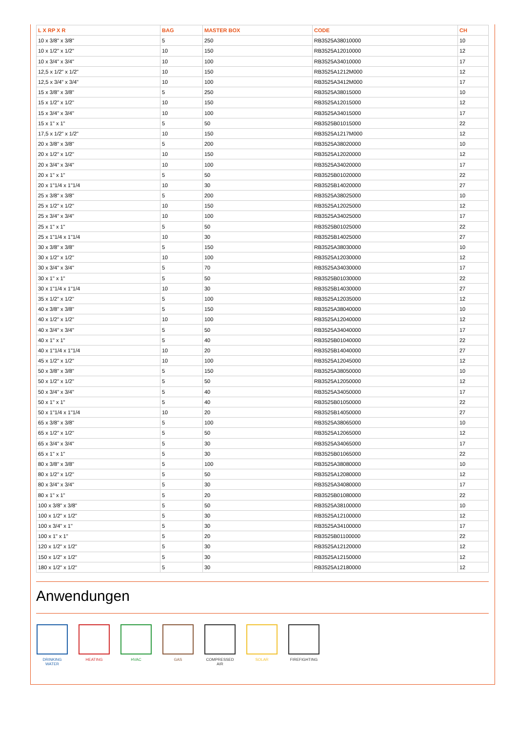| L X RP X R | BAG | MASTER BOX | CODE | CH |
| --- | --- | --- | --- | --- |
| 10 x 3/8" x 3/8" | 5 | 250 | RB3525A38010000 | 10 |
| 10 x 1/2" x 1/2" | 10 | 150 | RB3525A12010000 | 12 |
| 10 x 3/4" x 3/4" | 10 | 100 | RB3525A34010000 | 17 |
| 12,5 x 1/2" x 1/2" | 10 | 150 | RB3525A1212M000 | 12 |
| 12,5 x 3/4" x 3/4" | 10 | 100 | RB3525A3412M000 | 17 |
| 15 x 3/8" x 3/8" | 5 | 250 | RB3525A38015000 | 10 |
| 15 x 1/2" x 1/2" | 10 | 150 | RB3525A12015000 | 12 |
| 15 x 3/4" x 3/4" | 10 | 100 | RB3525A34015000 | 17 |
| 15 x 1" x 1" | 5 | 50 | RB3525B01015000 | 22 |
| 17,5 x 1/2" x 1/2" | 10 | 150 | RB3525A1217M000 | 12 |
| 20 x 3/8" x 3/8" | 5 | 200 | RB3525A38020000 | 10 |
| 20 x 1/2" x 1/2" | 10 | 150 | RB3525A12020000 | 12 |
| 20 x 3/4" x 3/4" | 10 | 100 | RB3525A34020000 | 17 |
| 20 x 1" x 1" | 5 | 50 | RB3525B01020000 | 22 |
| 20 x 1"1/4 x 1"1/4 | 10 | 30 | RB3525B14020000 | 27 |
| 25 x 3/8" x 3/8" | 5 | 200 | RB3525A38025000 | 10 |
| 25 x 1/2" x 1/2" | 10 | 150 | RB3525A12025000 | 12 |
| 25 x 3/4" x 3/4" | 10 | 100 | RB3525A34025000 | 17 |
| 25 x 1" x 1" | 5 | 50 | RB3525B01025000 | 22 |
| 25 x 1"1/4 x 1"1/4 | 10 | 30 | RB3525B14025000 | 27 |
| 30 x 3/8" x 3/8" | 5 | 150 | RB3525A38030000 | 10 |
| 30 x 1/2" x 1/2" | 10 | 100 | RB3525A12030000 | 12 |
| 30 x 3/4" x 3/4" | 5 | 70 | RB3525A34030000 | 17 |
| 30 x 1" x 1" | 5 | 50 | RB3525B01030000 | 22 |
| 30 x 1"1/4 x 1"1/4 | 10 | 30 | RB3525B14030000 | 27 |
| 35 x 1/2" x 1/2" | 5 | 100 | RB3525A12035000 | 12 |
| 40 x 3/8" x 3/8" | 5 | 150 | RB3525A38040000 | 10 |
| 40 x 1/2" x 1/2" | 10 | 100 | RB3525A12040000 | 12 |
| 40 x 3/4" x 3/4" | 5 | 50 | RB3525A34040000 | 17 |
| 40 x 1" x 1" | 5 | 40 | RB3525B01040000 | 22 |
| 40 x 1"1/4 x 1"1/4 | 10 | 20 | RB3525B14040000 | 27 |
| 45 x 1/2" x 1/2" | 10 | 100 | RB3525A12045000 | 12 |
| 50 x 3/8" x 3/8" | 5 | 150 | RB3525A38050000 | 10 |
| 50 x 1/2" x 1/2" | 5 | 50 | RB3525A12050000 | 12 |
| 50 x 3/4" x 3/4" | 5 | 40 | RB3525A34050000 | 17 |
| 50 x 1" x 1" | 5 | 40 | RB3525B01050000 | 22 |
| 50 x 1"1/4 x 1"1/4 | 10 | 20 | RB3525B14050000 | 27 |
| 65 x 3/8" x 3/8" | 5 | 100 | RB3525A38065000 | 10 |
| 65 x 1/2" x 1/2" | 5 | 50 | RB3525A12065000 | 12 |
| 65 x 3/4" x 3/4" | 5 | 30 | RB3525A34065000 | 17 |
| 65 x 1" x 1" | 5 | 30 | RB3525B01065000 | 22 |
| 80 x 3/8" x 3/8" | 5 | 100 | RB3525A38080000 | 10 |
| 80 x 1/2" x 1/2" | 5 | 50 | RB3525A12080000 | 12 |
| 80 x 3/4" x 3/4" | 5 | 30 | RB3525A34080000 | 17 |
| 80 x 1" x 1" | 5 | 20 | RB3525B01080000 | 22 |
| 100 x 3/8" x 3/8" | 5 | 50 | RB3525A38100000 | 10 |
| 100 x 1/2" x 1/2" | 5 | 30 | RB3525A12100000 | 12 |
| 100 x 3/4" x 1" | 5 | 30 | RB3525A34100000 | 17 |
| 100 x 1" x 1" | 5 | 20 | RB3525B01100000 | 22 |
| 120 x 1/2" x 1/2" | 5 | 30 | RB3525A12120000 | 12 |
| 150 x 1/2" x 1/2" | 5 | 30 | RB3525A12150000 | 12 |
| 180 x 1/2" x 1/2" | 5 | 30 | RB3525A12180000 | 12 |
Anwendungen
DRINKING WATER
HEATING HVAC GAS COMPRESSED AIR
SOLAR FIREFIGHTING